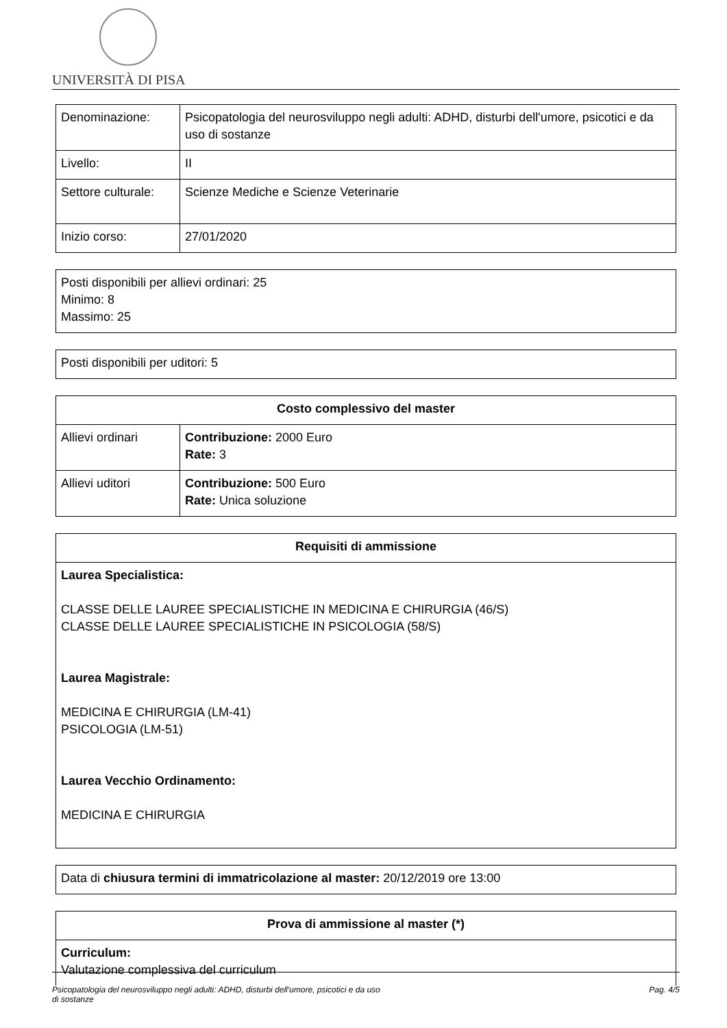UNIVERSITÀ DI PISA
| Denominazione: | Psicopatologia del neurosviluppo negli adulti: ADHD, disturbi dell'umore, psicotici e da uso di sostanze |
| Livello: | II |
| Settore culturale: | Scienze Mediche e Scienze Veterinarie |
| Inizio corso: | 27/01/2020 |
Posti disponibili per allievi ordinari: 25
Minimo: 8
Massimo: 25
Posti disponibili per uditori: 5
| Costo complessivo del master | |
| --- | --- |
| Allievi ordinari | Contribuzione: 2000 Euro Rate: 3 |
| Allievi uditori | Contribuzione: 500 Euro Rate: Unica soluzione |
| Requisiti di ammissione |
| --- |
| Laurea Specialistica: CLASSE DELLE LAUREE SPECIALISTICHE IN MEDICINA E CHIRURGIA (46/S) CLASSE DELLE LAUREE SPECIALISTICHE IN PSICOLOGIA (58/S) Laurea Magistrale: MEDICINA E CHIRURGIA (LM-41) PSICOLOGIA (LM-51) Laurea Vecchio Ordinamento: MEDICINA E CHIRURGIA |
Data di chiusura termini di immatricolazione al master: 20/12/2019 ore 13:00
| Prova di ammissione al master (*) |
| --- |
| Curriculum: Valutazione complessiva del curriculum |
Psicopatologia del neurosviluppo negli adulti: ADHD, disturbi dell'umore, psicotici e da uso
di sostanze Pag. 4/5